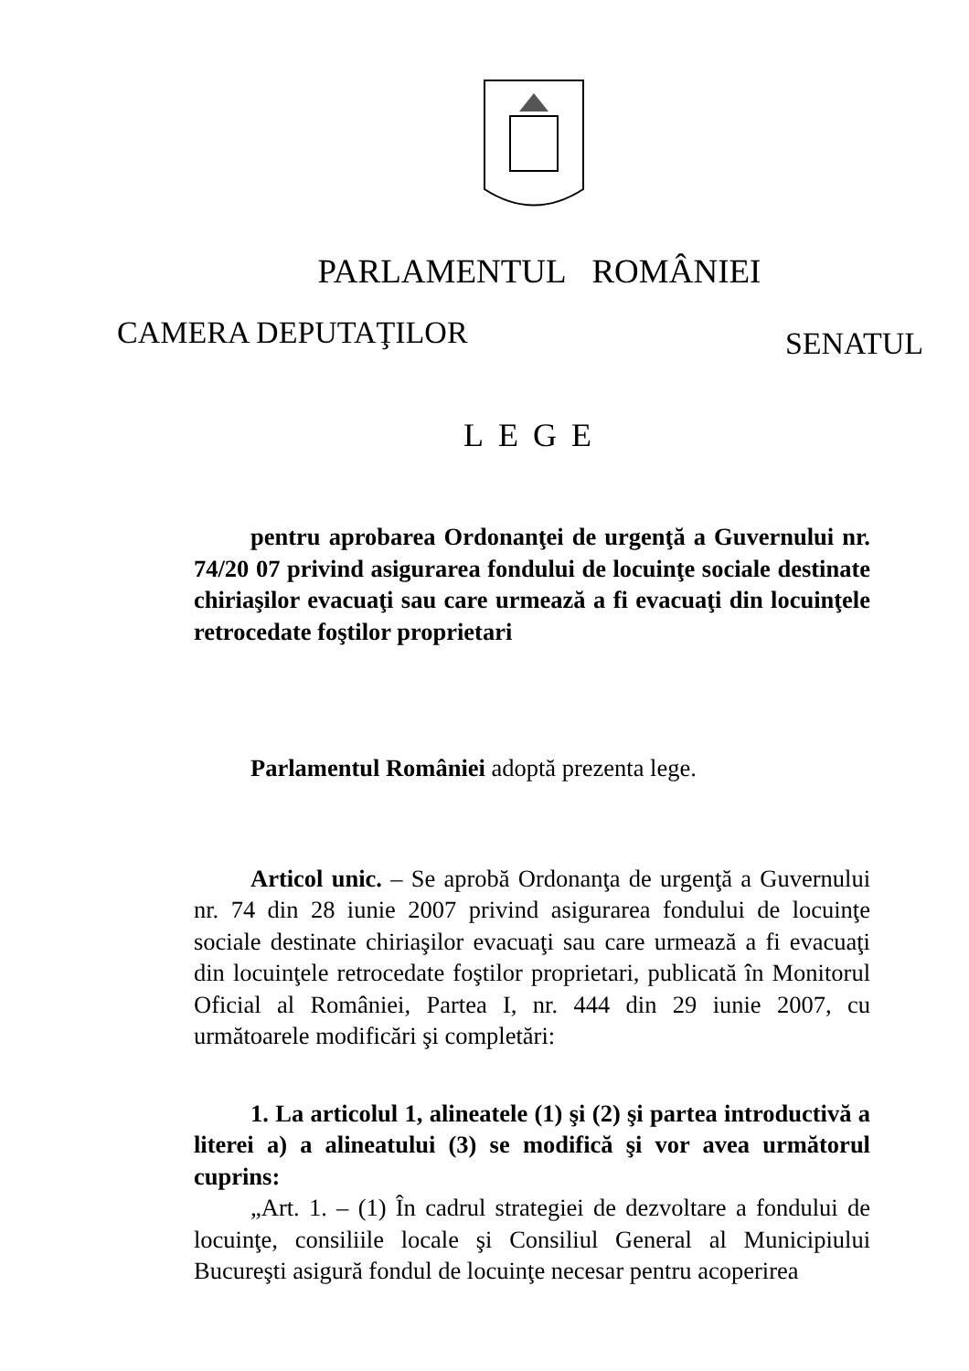PARLAMENTUL ROMÂNIEI
CAMERA DEPUTAŢILOR SENATUL
LEGE
pentru aprobarea Ordonanţei de urgenţă a Guvernului nr. 74/20 07 privind asigurarea fondului de locuinţe sociale destinate chiriaşilor evacuaţi sau care urmează a fi evacuaţi din locuinţele retrocedate foştilor proprietari
Parlamentul României adoptă prezenta lege.
Articol unic. – Se aprobă Ordonanţa de urgenţă a Guvernului nr. 74 din 28 iunie 2007 privind asigurarea fondului de locuinţe sociale destinate chiriaşilor evacuaţi sau care urmează a fi evacuaţi din locuinţele retrocedate foştilor proprietari, publicată în Monitorul Oficial al României, Partea I, nr. 444 din 29 iunie 2007, cu următoarele modificări şi completări:
1. La articolul 1, alineatele (1) şi (2) şi partea introductivă a literei a) a alineatului (3) se modifică şi vor avea următorul cuprins:
„Art. 1. – (1) În cadrul strategiei de dezvoltare a fondului de locuinţe, consiliile locale şi Consiliul General al Municipiului Bucureşti asigură fondul de locuinţe necesar pentru acoperirea